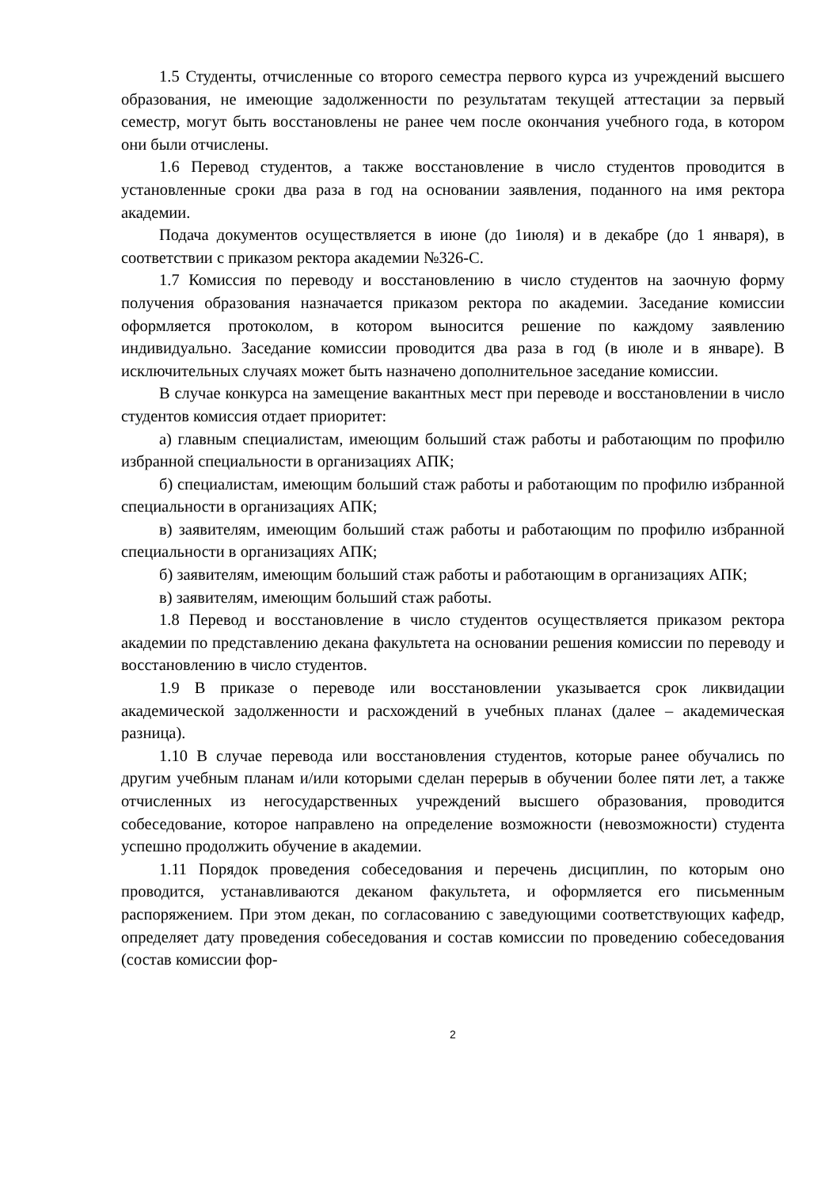1.5 Студенты, отчисленные со второго семестра первого курса из учреждений высшего образования, не имеющие задолженности по результатам текущей аттестации за первый семестр, могут быть восстановлены не ранее чем после окончания учебного года, в котором они были отчислены.
1.6 Перевод студентов, а также восстановление в число студентов проводится в установленные сроки два раза в год на основании заявления, поданного на имя ректора академии.
Подача документов осуществляется в июне (до 1июля) и в декабре (до 1 января), в соответствии с приказом ректора академии №326-С.
1.7 Комиссия по переводу и восстановлению в число студентов на заочную форму получения образования назначается приказом ректора по академии. Заседание комиссии оформляется протоколом, в котором выносится решение по каждому заявлению индивидуально. Заседание комиссии проводится два раза в год (в июле и в январе). В исключительных случаях может быть назначено дополнительное заседание комиссии.
В случае конкурса на замещение вакантных мест при переводе и восстановлении в число студентов комиссия отдает приоритет:
а) главным специалистам, имеющим больший стаж работы и работающим по профилю избранной специальности в организациях АПК;
б) специалистам, имеющим больший стаж работы и работающим по профилю избранной специальности в организациях АПК;
в) заявителям, имеющим больший стаж работы и работающим по профилю избранной специальности в организациях АПК;
б) заявителям, имеющим больший стаж работы и работающим в организациях АПК;
в) заявителям, имеющим больший стаж работы.
1.8 Перевод и восстановление в число студентов осуществляется приказом ректора академии по представлению декана факультета на основании решения комиссии по переводу и восстановлению в число студентов.
1.9 В приказе о переводе или восстановлении указывается срок ликвидации академической задолженности и расхождений в учебных планах (далее – академическая разница).
1.10 В случае перевода или восстановления студентов, которые ранее обучались по другим учебным планам и/или которыми сделан перерыв в обучении более пяти лет, а также отчисленных из негосударственных учреждений высшего образования, проводится собеседование, которое направлено на определение возможности (невозможности) студента успешно продолжить обучение в академии.
1.11 Порядок проведения собеседования и перечень дисциплин, по которым оно проводится, устанавливаются деканом факультета, и оформляется его письменным распоряжением. При этом декан, по согласованию с заведующими соответствующих кафедр, определяет дату проведения собеседования и состав комиссии по проведению собеседования (состав комиссии фор-
2